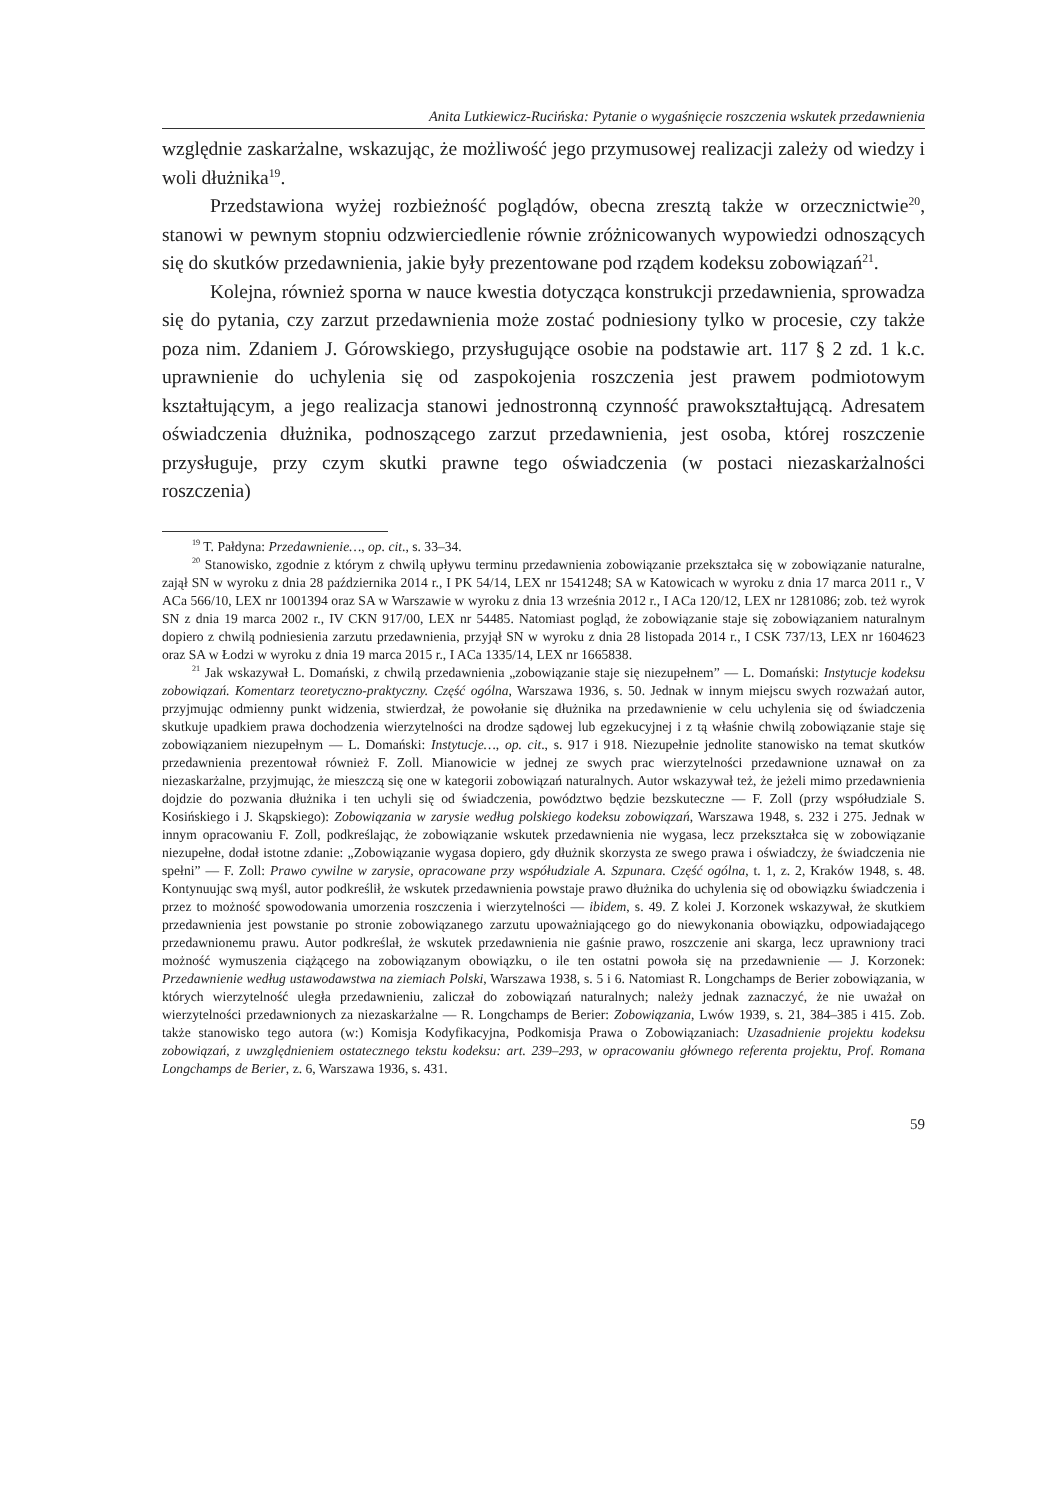Anita Lutkiewicz-Rucińska: Pytanie o wygaśnięcie roszczenia wskutek przedawnienia
względnie zaskarżalne, wskazując, że możliwość jego przymusowej realizacji zależy od wiedzy i woli dłużnika<sup>19</sup>.
Przedstawiona wyżej rozbieżność poglądów, obecna zresztą także w orzecznictwie<sup>20</sup>, stanowi w pewnym stopniu odzwierciedlenie równie zróżnicowanych wypowiedzi odnoszących się do skutków przedawnienia, jakie były prezentowane pod rządem kodeksu zobowiązań<sup>21</sup>.
Kolejna, również sporna w nauce kwestia dotycząca konstrukcji przedawnienia, sprowadza się do pytania, czy zarzut przedawnienia może zostać podniesiony tylko w procesie, czy także poza nim. Zdaniem J. Górowskiego, przysługujące osobie na podstawie art. 117 § 2 zd. 1 k.c. uprawnienie do uchylenia się od zaspokojenia roszczenia jest prawem podmiotowym kształtującym, a jego realizacja stanowi jednostronną czynność prawokształtującą. Adresatem oświadczenia dłużnika, podnoszącego zarzut przedawnienia, jest osoba, której roszczenie przysługuje, przy czym skutki prawne tego oświadczenia (w postaci niezaskarżalności roszczenia)
<sup>19</sup> T. Pałdyna: Przedawnienie…, op. cit., s. 33–34.
<sup>20</sup> Stanowisko, zgodnie z którym z chwilą upływu terminu przedawnienia zobowiązanie przekształca się w zobowiązanie naturalne, zajął SN w wyroku z dnia 28 października 2014 r., I PK 54/14, LEX nr 1541248; SA w Katowicach w wyroku z dnia 17 marca 2011 r., V ACa 566/10, LEX nr 1001394 oraz SA w Warszawie w wyroku z dnia 13 września 2012 r., I ACa 120/12, LEX nr 1281086; zob. też wyrok SN z dnia 19 marca 2002 r., IV CKN 917/00, LEX nr 54485. Natomiast pogląd, że zobowiązanie staje się zobowiązaniem naturalnym dopiero z chwilą podniesienia zarzutu przedawnienia, przyjął SN w wyroku z dnia 28 listopada 2014 r., I CSK 737/13, LEX nr 1604623 oraz SA w Łodzi w wyroku z dnia 19 marca 2015 r., I ACa 1335/14, LEX nr 1665838.
<sup>21</sup> Jak wskazywał L. Domański, z chwilą przedawnienia „zobowiązanie staje się niezupełnem” — L. Domański: Instytucje kodeksu zobowiązań. Komentarz teoretyczno-praktyczny. Część ogólna, Warszawa 1936, s. 50. Jednak w innym miejscu swych rozważań autor, przyjmując odmienny punkt widzenia, stwierdzał, że powołanie się dłużnika na przedawnienie w celu uchylenia się od świadczenia skutkuje upadkiem prawa dochodzenia wierzytelności na drodze sądowej lub egzekucyjnej i z tą właśnie chwilą zobowiązanie staje się zobowiązaniem niezupełnym — L. Domański: Instytucje…, op. cit., s. 917 i 918. Niezupełnie jednolite stanowisko na temat skutków przedawnienia prezentował również F. Zoll. Mianowicie w jednej ze swych prac wierzytelności przedawnione uznawał on za niezaskarżalne, przyjmując, że mieszczą się one w kategorii zobowiązań naturalnych. Autor wskazywał też, że jeżeli mimo przedawnienia dojdzie do pozwania dłużnika i ten uchyli się od świadczenia, powództwo będzie bezskuteczne — F. Zoll (przy współudziale S. Kosińskiego i J. Skąpskiego): Zobowiązania w zarysie według polskiego kodeksu zobowiązań, Warszawa 1948, s. 232 i 275. Jednak w innym opracowaniu F. Zoll, podkreślając, że zobowiązanie wskutek przedawnienia nie wygasa, lecz przekształca się w zobowiązanie niezupełne, dodał istotne zdanie: „Zobowiązanie wygasa dopiero, gdy dłużnik skorzysta ze swego prawa i oświadczy, że świadczenia nie spełni” — F. Zoll: Prawo cywilne w zarysie, opracowane przy współudziale A. Szpunara. Część ogólna, t. 1, z. 2, Kraków 1948, s. 48. Kontynuując swą myśl, autor podkreślił, że wskutek przedawnienia powstaje prawo dłużnika do uchylenia się od obowiązku świadczenia i przez to możność spowodowania umorzenia roszczenia i wierzytelności — ibidem, s. 49. Z kolei J. Korzonek wskazywał, że skutkiem przedawnienia jest powstanie po stronie zobowiązanego zarzutu upoważniającego go do niewykonania obowiązku, odpowiadającego przedawnionemu prawu. Autor podkreślał, że wskutek przedawnienia nie gaśnie prawo, roszczenie ani skarga, lecz uprawniony traci możność wymuszenia ciążącego na zobowiązanym obowiązku, o ile ten ostatni powoła się na przedawnienie — J. Korzonek: Przedawnienie według ustawodawstwa na ziemiach Polski, Warszawa 1938, s. 5 i 6. Natomiast R. Longchamps de Berier zobowiązania, w których wierzytelność uległa przedawnieniu, zaliczał do zobowiązań naturalnych; należy jednak zaznaczyć, że nie uważał on wierzytelności przedawnionych za niezaskarżalne — R. Longchamps de Berier: Zobowiązania, Lwów 1939, s. 21, 384–385 i 415. Zob. także stanowisko tego autora (w:) Komisja Kodyfikacyjna, Podkomisja Prawa o Zobowiązaniach: Uzasadnienie projektu kodeksu zobowiązań, z uwzględnieniem ostatecznego tekstu kodeksu: art. 239–293, w opracowaniu głównego referenta projektu, Prof. Romana Longchamps de Berier, z. 6, Warszawa 1936, s. 431.
59